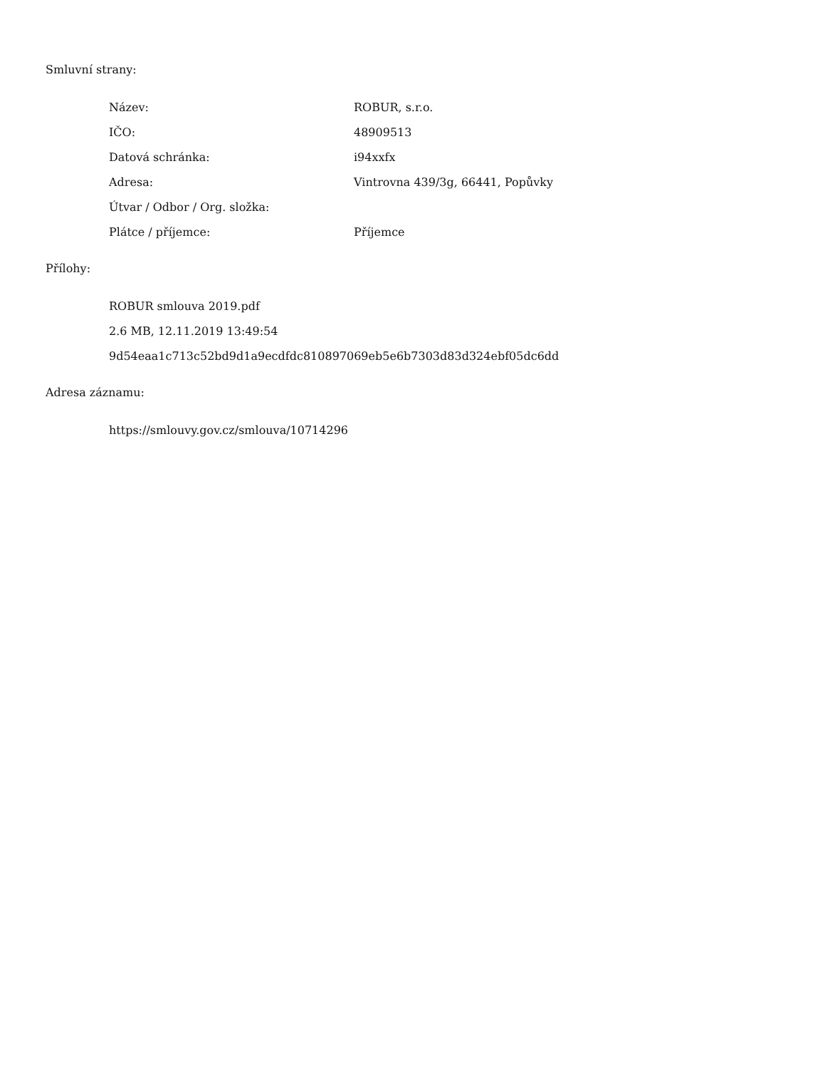Smluvní strany:
| Název: | ROBUR, s.r.o. |
| IČO: | 48909513 |
| Datová schránka: | i94xxfx |
| Adresa: | Vintrovna 439/3g, 66441, Popůvky |
| Útvar / Odbor / Org. složka: | |
| Plátce / příjemce: | Příjemce |
Přílohy:
ROBUR smlouva 2019.pdf
2.6 MB, 12.11.2019 13:49:54
9d54eaa1c713c52bd9d1a9ecdfdc810897069eb5e6b7303d83d324ebf05dc6dd
Adresa záznamu:
https://smlouvy.gov.cz/smlouva/10714296